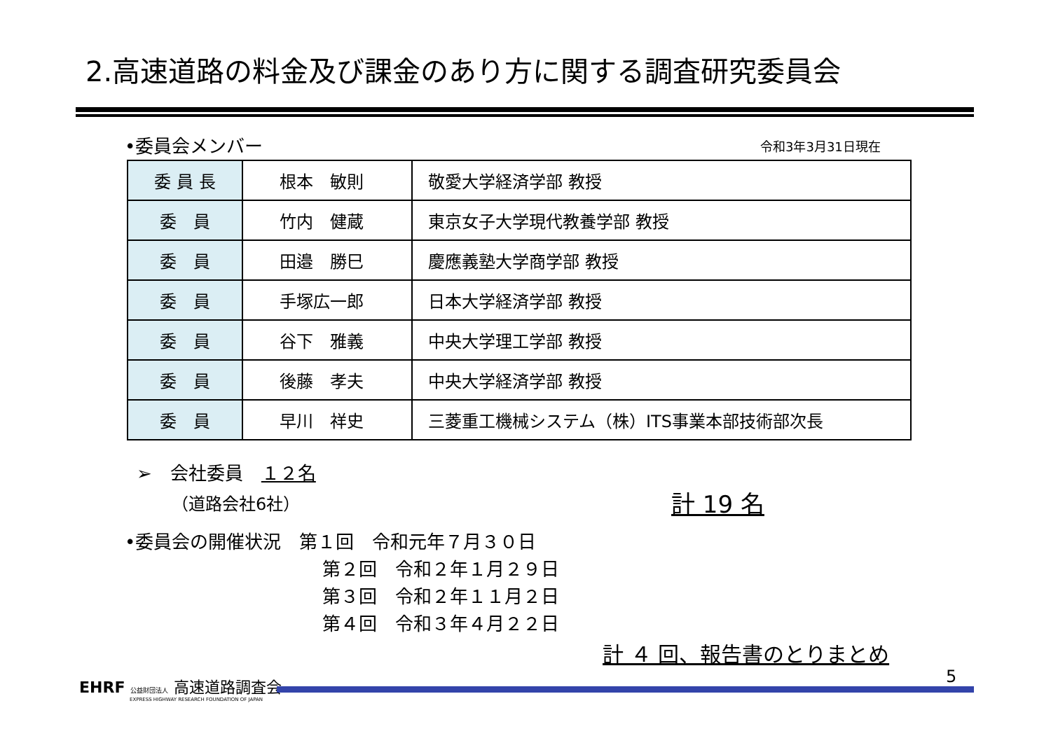2.高速道路の料金及び課金のあり方に関する調査研究委員会
•委員会メンバー 令和3年3月31日現在
| 委 員 長 | 根本 敏則 | 敬愛大学経済学部 教授 |
| 委 員 | 竹内 健蔵 | 東京女子大学現代教養学部 教授 |
| 委 員 | 田邉 勝巳 | 慶應義塾大学商学部 教授 |
| 委 員 | 手塚広一郎 | 日本大学経済学部 教授 |
| 委 員 | 谷下 雅義 | 中央大学理工学部 教授 |
| 委 員 | 後藤 孝夫 | 中央大学経済学部 教授 |
| 委 員 | 早川 祥史 | 三菱重工機械システム（株）ITS事業本部技術部次長 |
➢　会社委員　１２名
（道路会社6社） 計 19 名
•委員会の開催状況　第１回　令和元年７月３０日
第２回　令和２年１月２９日
第３回　令和２年１１月２日
第４回　令和３年４月２２日
計 ４ 回、報告書のとりまとめ
5
EHRF 公益財団法人 高速道路調査会
EXPRESS HIGHWAY RESEARCH FOUNDATION OF JAPAN